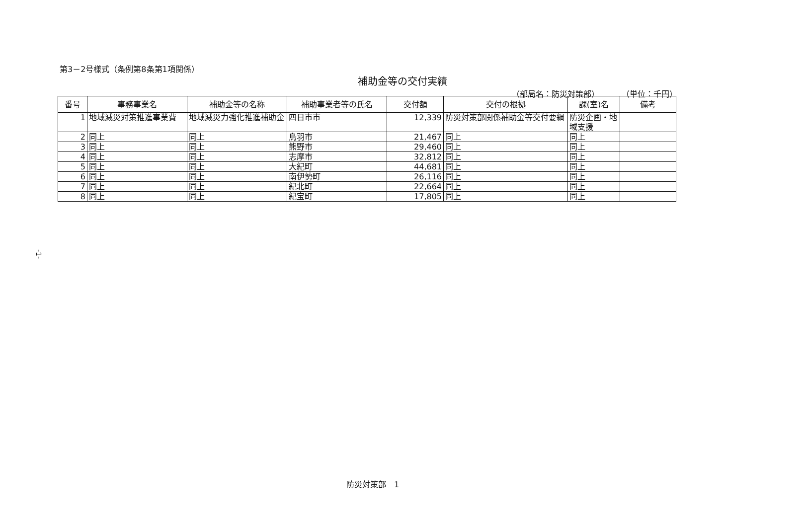第3－2号様式（条例第8条第1項関係）
補助金等の交付実績
（部局名：防災対策部） （単位：千円）
| 番号 | 事務事業名 | 補助金等の名称 | 補助事業者等の氏名 | 交付額 | 交付の根拠 | 課(室)名 | 備考 |
| --- | --- | --- | --- | --- | --- | --- | --- |
| 1 | 地域減災対策推進事業費 | 地域減災力強化推進補助金 | 四日市市 | 12,339 | 防災対策部関係補助金等交付要綱 | 防災企画・地域支援 | |
| 2 | 同上 | 同上 | 鳥羽市 | 21,467 | 同上 | 同上 | |
| 3 | 同上 | 同上 | 熊野市 | 29,460 | 同上 | 同上 | |
| 4 | 同上 | 同上 | 志摩市 | 32,812 | 同上 | 同上 | |
| 5 | 同上 | 同上 | 大紀町 | 44,681 | 同上 | 同上 | |
| 6 | 同上 | 同上 | 南伊勢町 | 26,116 | 同上 | 同上 | |
| 7 | 同上 | 同上 | 紀北町 | 22,664 | 同上 | 同上 | |
| 8 | 同上 | 同上 | 紀宝町 | 17,805 | 同上 | 同上 | |
-1-
防災対策部　1